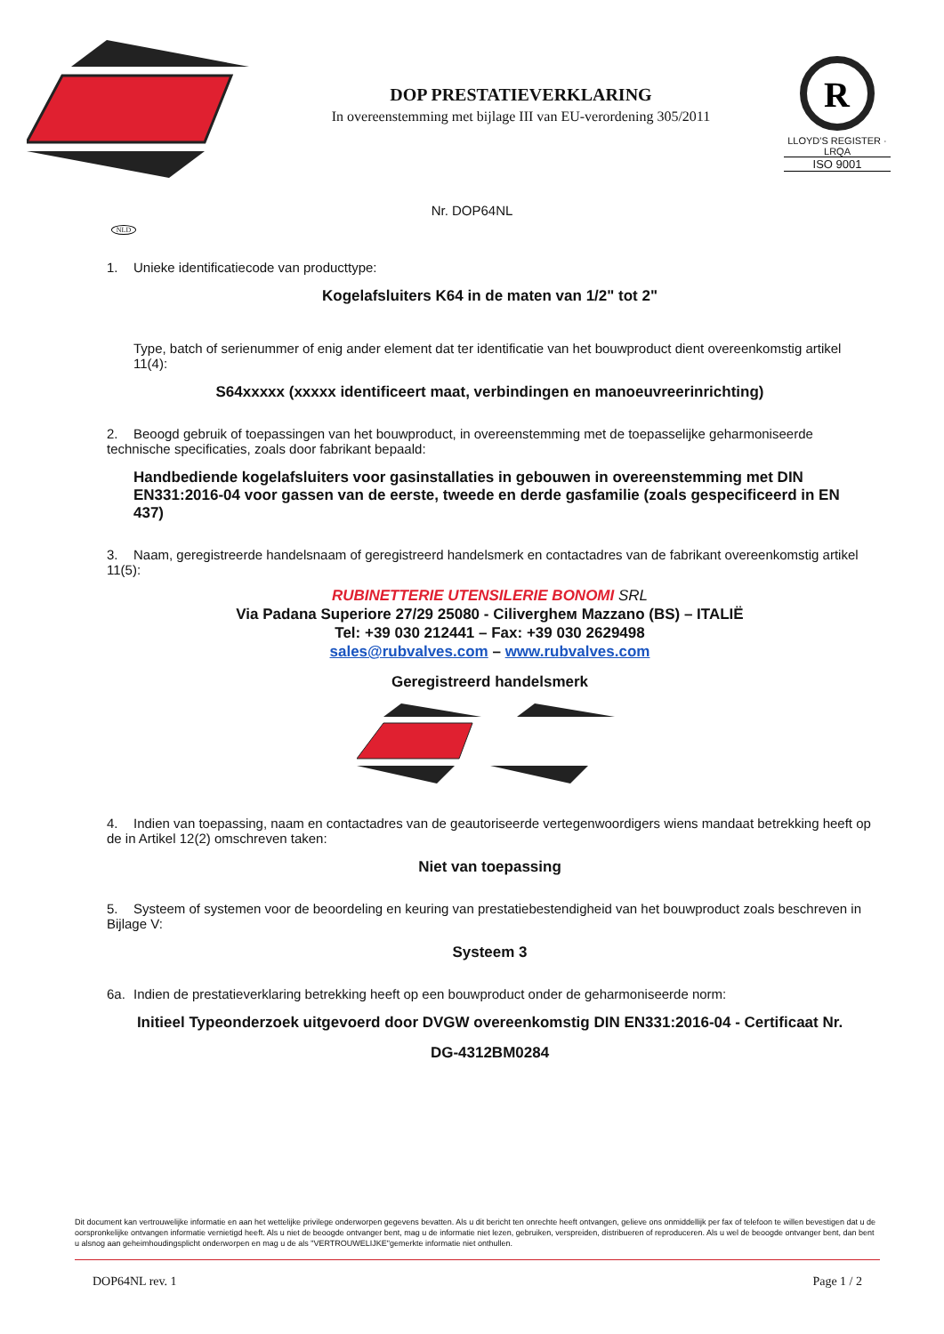DOP PRESTATIEVERKLARING
In overeenstemming met bijlage III van EU-verordening 305/2011
R
LLOYD'S REGISTER · LRQA
ISO 9001
Nr. DOP64NL
NLD
1. Unieke identificatiecode van producttype:
Kogelafsluiters K64 in de maten van 1/2" tot 2"
Type, batch of serienummer of enig ander element dat ter identificatie van het bouwproduct dient overeenkomstig artikel 11(4):
S64xxxxx (xxxxx identificeert maat, verbindingen en manoeuvreerinrichting)
2. Beoogd gebruik of toepassingen van het bouwproduct, in overeenstemming met de toepasselijke geharmoniseerde technische specificaties, zoals door fabrikant bepaald:
Handbediende kogelafsluiters voor gasinstallaties in gebouwen in overeenstemming met DIN EN331:2016-04 voor gassen van de eerste, tweede en derde gasfamilie (zoals gespecificeerd in EN 437)
3. Naam, geregistreerde handelsnaam of geregistreerd handelsmerk en contactadres van de fabrikant overeenkomstig artikel 11(5):
RUBINETTERIE UTENSILERIE BONOMI SRL
Via Padana Superiore 27/29 25080 - Cilivergheм Mazzano (BS) – ITALIË
Tel: +39 030 212441 – Fax: +39 030 2629498
sales@rubvalves.com – www.rubvalves.com
Geregistreerd handelsmerk
4. Indien van toepassing, naam en contactadres van de geautoriseerde vertegenwoordigers wiens mandaat betrekking heeft op de in Artikel 12(2) omschreven taken:
Niet van toepassing
5. Systeem of systemen voor de beoordeling en keuring van prestatiebestendigheid van het bouwproduct zoals beschreven in Bijlage V:
Systeem 3
6a. Indien de prestatieverklaring betrekking heeft op een bouwproduct onder de geharmoniseerde norm:
Initieel Typeonderzoek uitgevoerd door DVGW overeenkomstig DIN EN331:2016-04 - Certificaat Nr.
DG-4312BM0284
Dit document kan vertrouwelijke informatie en aan het wettelijke privilege onderworpen gegevens bevatten. Als u dit bericht ten onrechte heeft ontvangen, gelieve ons onmiddellijk per fax of telefoon te willen bevestigen dat u de oorspronkelijke ontvangen informatie vernietigd heeft. Als u niet de beoogde ontvanger bent, mag u de informatie niet lezen, gebruiken, verspreiden, distribueren of reproduceren. Als u wel de beoogde ontvanger bent, dan bent u alsnog aan geheimhoudingsplicht onderworpen en mag u de als "VERTROUWELIJKE"gemerkte informatie niet onthullen.
DOP64NL rev. 1 Page 1 / 2